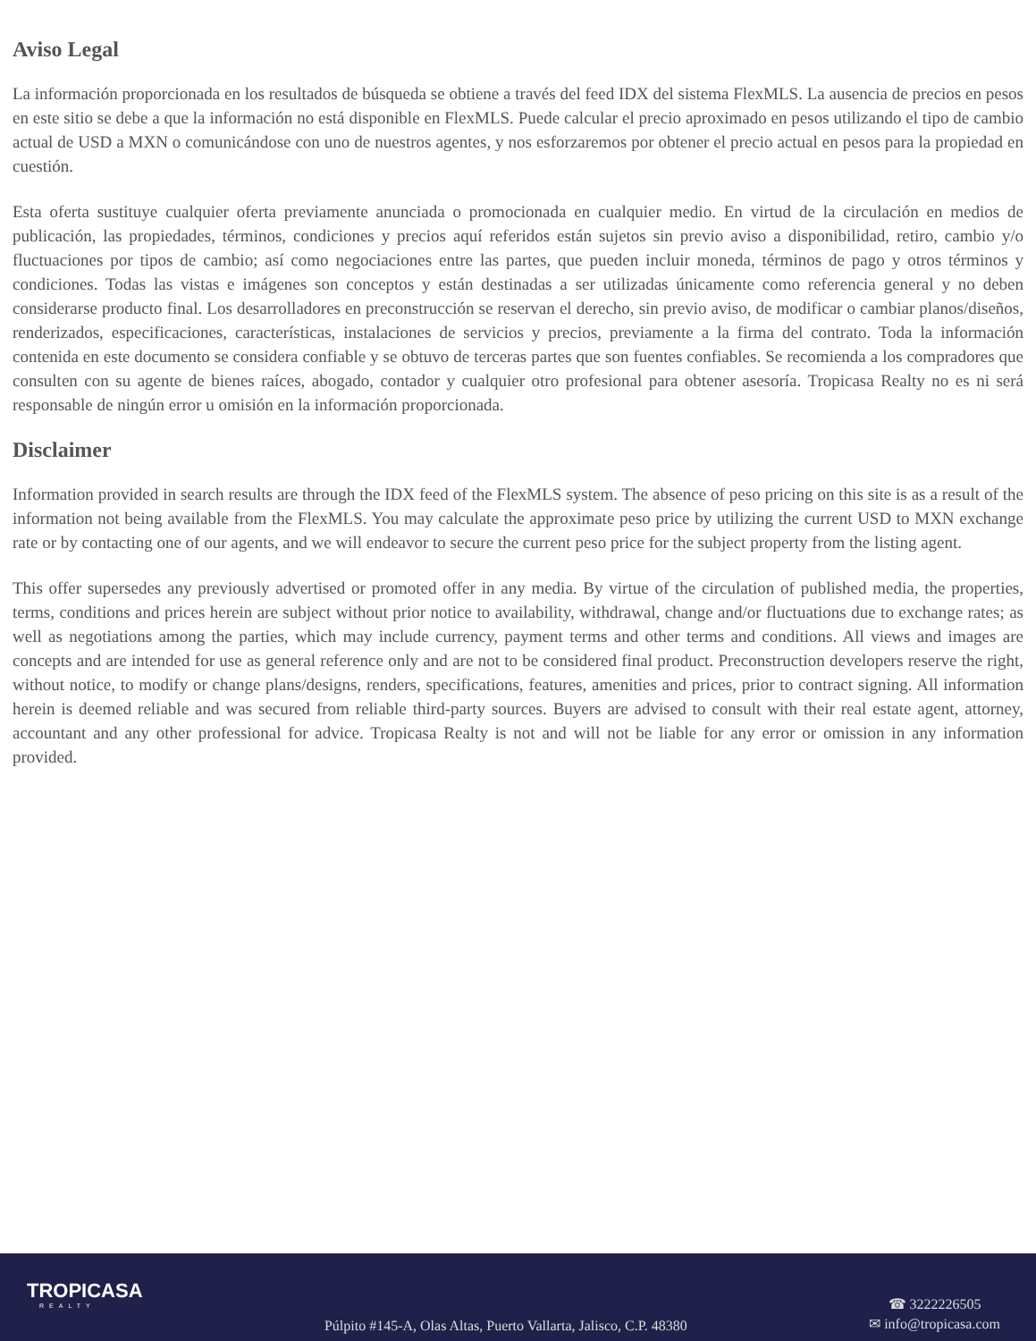Aviso Legal
La información proporcionada en los resultados de búsqueda se obtiene a través del feed IDX del sistema FlexMLS. La ausencia de precios en pesos en este sitio se debe a que la información no está disponible en FlexMLS. Puede calcular el precio aproximado en pesos utilizando el tipo de cambio actual de USD a MXN o comunicándose con uno de nuestros agentes, y nos esforzaremos por obtener el precio actual en pesos para la propiedad en cuestión.
Esta oferta sustituye cualquier oferta previamente anunciada o promocionada en cualquier medio. En virtud de la circulación en medios de publicación, las propiedades, términos, condiciones y precios aquí referidos están sujetos sin previo aviso a disponibilidad, retiro, cambio y/o fluctuaciones por tipos de cambio; así como negociaciones entre las partes, que pueden incluir moneda, términos de pago y otros términos y condiciones. Todas las vistas e imágenes son conceptos y están destinadas a ser utilizadas únicamente como referencia general y no deben considerarse producto final. Los desarrolladores en preconstrucción se reservan el derecho, sin previo aviso, de modificar o cambiar planos/diseños, renderizados, especificaciones, características, instalaciones de servicios y precios, previamente a la firma del contrato. Toda la información contenida en este documento se considera confiable y se obtuvo de terceras partes que son fuentes confiables. Se recomienda a los compradores que consulten con su agente de bienes raíces, abogado, contador y cualquier otro profesional para obtener asesoría. Tropicasa Realty no es ni será responsable de ningún error u omisión en la información proporcionada.
Disclaimer
Information provided in search results are through the IDX feed of the FlexMLS system. The absence of peso pricing on this site is as a result of the information not being available from the FlexMLS. You may calculate the approximate peso price by utilizing the current USD to MXN exchange rate or by contacting one of our agents, and we will endeavor to secure the current peso price for the subject property from the listing agent.
This offer supersedes any previously advertised or promoted offer in any media. By virtue of the circulation of published media, the properties, terms, conditions and prices herein are subject without prior notice to availability, withdrawal, change and/or fluctuations due to exchange rates; as well as negotiations among the parties, which may include currency, payment terms and other terms and conditions. All views and images are concepts and are intended for use as general reference only and are not to be considered final product. Preconstruction developers reserve the right, without notice, to modify or change plans/designs, renders, specifications, features, amenities and prices, prior to contract signing. All information herein is deemed reliable and was secured from reliable third-party sources. Buyers are advised to consult with their real estate agent, attorney, accountant and any other professional for advice. Tropicasa Realty is not and will not be liable for any error or omission in any information provided.
TROPICASA
REALTY
Púlpito #145-A, Olas Altas, Puerto Vallarta, Jalisco, C.P. 48380
☎ 3222226505
✉ info@tropicasa.com